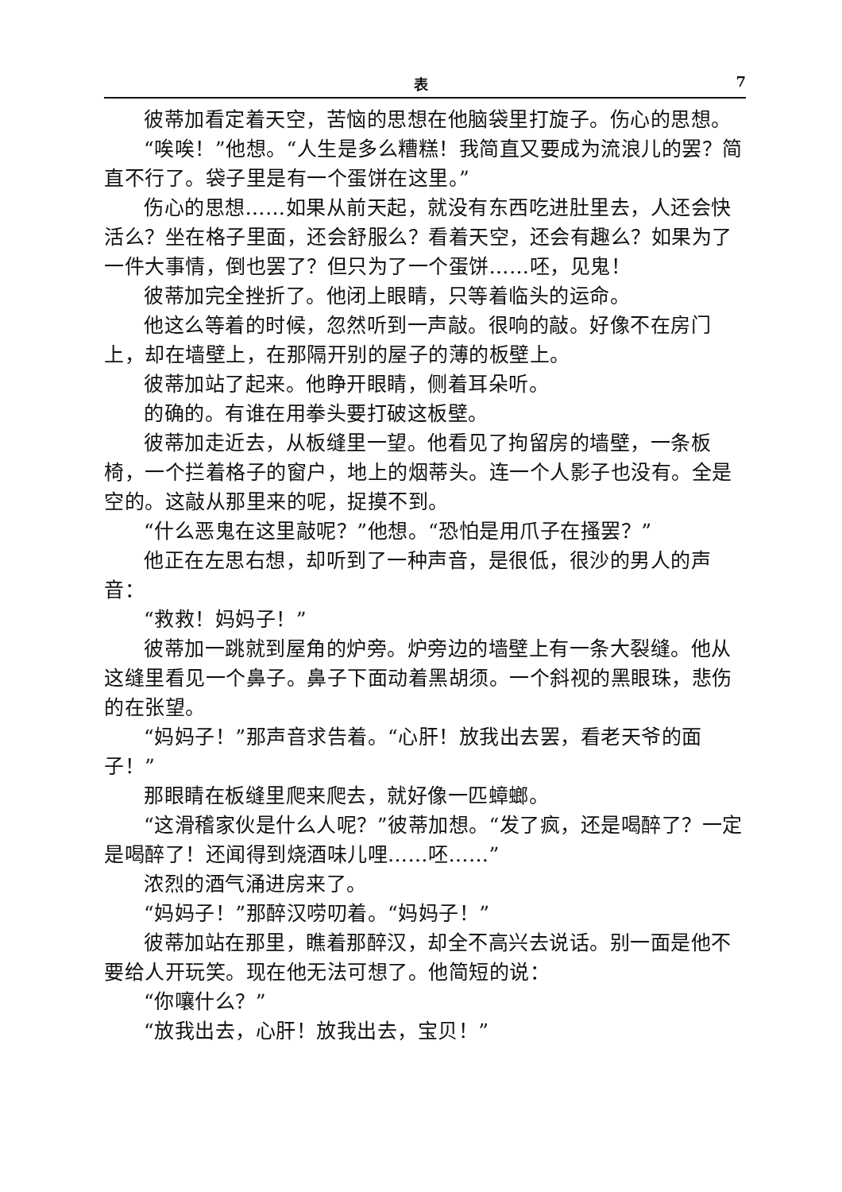表 7
彼蒂加看定着天空，苦恼的思想在他脑袋里打旋子。伤心的思想。
“唉唉！”他想。“人生是多么糟糕！我简直又要成为流浪儿的罢？简直不行了。袋子里是有一个蛋饼在这里。”
伤心的思想……如果从前天起，就没有东西吃进肚里去，人还会快活么？坐在格子里面，还会舒服么？看着天空，还会有趣么？如果为了一件大事情，倒也罢了？但只为了一个蛋饼……呸，见鬼！
彼蒂加完全挫折了。他闭上眼睛，只等着临头的运命。
他这么等着的时候，忽然听到一声敲。很响的敲。好像不在房门上，却在墙壁上，在那隔开别的屋子的薄的板壁上。
彼蒂加站了起来。他睁开眼睛，侧着耳朵听。
的确的。有谁在用拳头要打破这板壁。
彼蒂加走近去，从板缝里一望。他看见了拘留房的墙壁，一条板椅，一个拦着格子的窗户，地上的烟蒂头。连一个人影子也没有。全是空的。这敲从那里来的呢，捉摸不到。
“什么恶鬼在这里敲呢？”他想。“恐怕是用爪子在搔罢？”
他正在左思右想，却听到了一种声音，是很低，很沙的男人的声音：
“救救！妈妈子！”
彼蒂加一跳就到屋角的炉旁。炉旁边的墙壁上有一条大裂缝。他从这缝里看见一个鼻子。鼻子下面动着黑胡须。一个斜视的黑眼珠，悲伤的在张望。
“妈妈子！”那声音求告着。“心肝！放我出去罢，看老天爷的面子！”
那眼睛在板缝里爬来爬去，就好像一匹蟑螂。
“这滑稽家伙是什么人呢？”彼蒂加想。“发了疯，还是喝醉了？一定是喝醉了！还闻得到烧酒味儿哩……呸……”
浓烈的酒气涌进房来了。
“妈妈子！”那醉汉唠叨着。“妈妈子！”
彼蒂加站在那里，瞧着那醉汉，却全不高兴去说话。别一面是他不要给人开玩笑。现在他无法可想了。他简短的说：
“你嚷什么？”
“放我出去，心肝！放我出去，宝贝！”